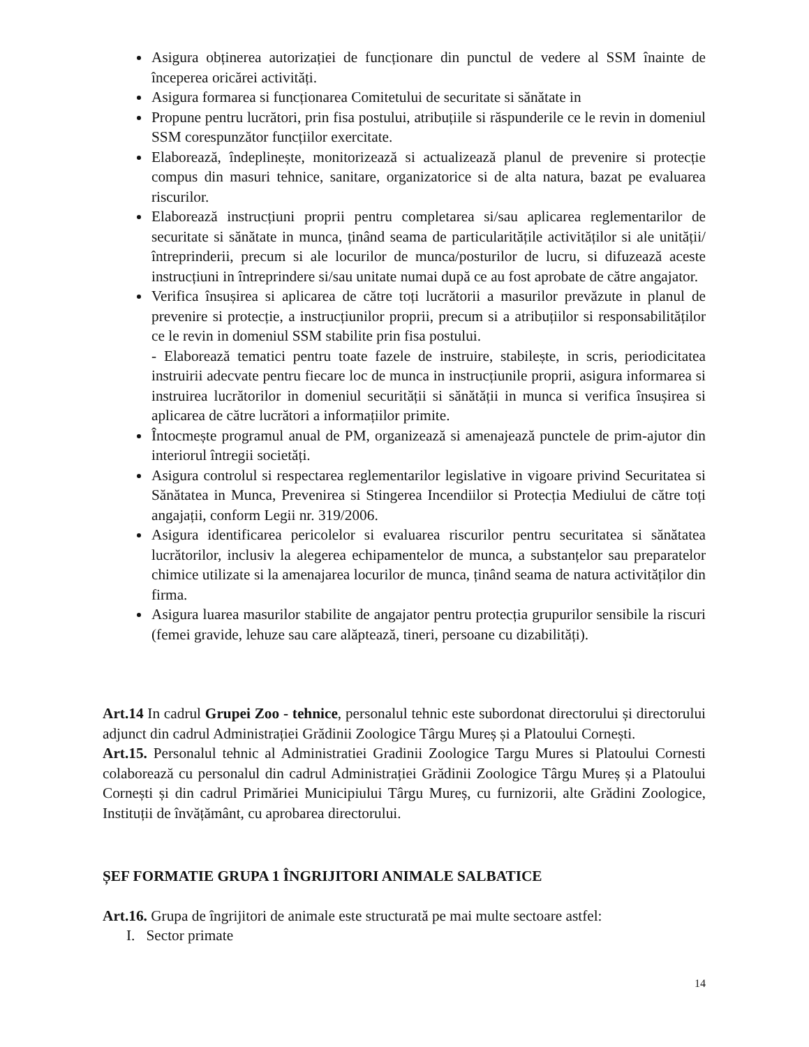Asigura obținerea autorizației de funcționare din punctul de vedere al SSM înainte de începerea oricărei activități.
Asigura formarea si funcționarea Comitetului de securitate si sănătate in
Propune pentru lucrători, prin fisa postului, atribuțiile si răspunderile ce le revin in domeniul SSM corespunzător funcțiilor exercitate.
Elaborează, îndeplinește, monitorizează si actualizează planul de prevenire si protecție compus din masuri tehnice, sanitare, organizatorice si de alta natura, bazat pe evaluarea riscurilor.
Elaborează instrucțiuni proprii pentru completarea si/sau aplicarea reglementarilor de securitate si sănătate in munca, ținând seama de particularitățile activităților si ale unității/întreprinderii, precum si ale locurilor de munca/posturilor de lucru, si difuzează aceste instrucțiuni in întreprindere si/sau unitate numai după ce au fost aprobate de către angajator.
Verifica însușirea si aplicarea de către toți lucrătorii a masurilor prevăzute in planul de prevenire si protecție, a instrucțiunilor proprii, precum si a atribuțiilor si responsabilităților ce le revin in domeniul SSM stabilite prin fisa postului.
- Elaborează tematici pentru toate fazele de instruire, stabilește, in scris, periodicitatea instruirii adecvate pentru fiecare loc de munca in instrucțiunile proprii, asigura informarea si instruirea lucrătorilor in domeniul securității si sănătății in munca si verifica însușirea si aplicarea de către lucrători a informațiilor primite.
Întocmește programul anual de PM, organizează si amenajează punctele de prim-ajutor din interiorul întregii societăți.
Asigura controlul si respectarea reglementarilor legislative in vigoare privind Securitatea si Sănătatea in Munca, Prevenirea si Stingerea Incendiilor si Protecția Mediului de către toți angajații, conform Legii nr. 319/2006.
Asigura identificarea pericolelor si evaluarea riscurilor pentru securitatea si sănătatea lucrătorilor, inclusiv la alegerea echipamentelor de munca, a substanțelor sau preparatelor chimice utilizate si la amenajarea locurilor de munca, ținând seama de natura activităților din firma.
Asigura luarea masurilor stabilite de angajator pentru protecția grupurilor sensibile la riscuri (femei gravide, lehuze sau care alăptează, tineri, persoane cu dizabilități).
Art.14 In cadrul Grupei Zoo - tehnice, personalul tehnic este subordonat directorului și directorului adjunct din cadrul Administrației Grădinii Zoologice Târgu Mureș și a Platoului Cornești.
Art.15. Personalul tehnic al Administratiei Gradinii Zoologice Targu Mures si Platoului Cornesti colaborează cu personalul din cadrul Administrației Grădinii Zoologice Târgu Mureș și a Platoului Cornești și din cadrul Primăriei Municipiului Târgu Mureș, cu furnizorii, alte Grădini Zoologice, Instituții de învățământ, cu aprobarea directorului.
ȘEF FORMATIE GRUPA 1 ÎNGRIJITORI ANIMALE SALBATICE
Art.16. Grupa de îngrijitori de animale este structurată pe mai multe sectoare astfel:
I. Sector primate
14